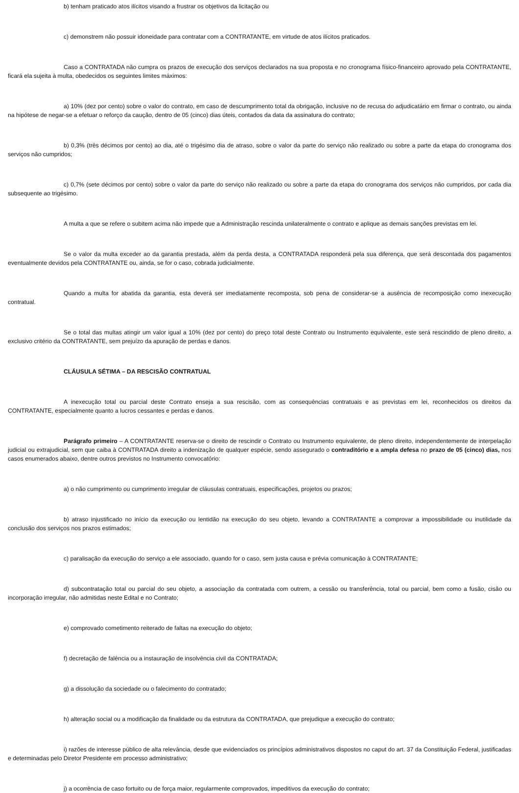b) tenham praticado atos ilícitos visando a frustrar os objetivos da licitação ou
c) demonstrem não possuir idoneidade para contratar com a CONTRATANTE, em virtude de atos ilícitos praticados.
Caso a CONTRATADA não cumpra os prazos de execução dos serviços declarados na sua proposta e no cronograma físico-financeiro aprovado pela CONTRATANTE, ficará ela sujeita à multa, obedecidos os seguintes limites máximos:
a) 10% (dez por cento) sobre o valor do contrato, em caso de descumprimento total da obrigação, inclusive no de recusa do adjudicatário em firmar o contrato, ou ainda na hipótese de negar-se a efetuar o reforço da caução, dentro de 05 (cinco) dias úteis, contados da data da assinatura do contrato;
b) 0,3% (três décimos por cento) ao dia, até o trigésimo dia de atraso, sobre o valor da parte do serviço não realizado ou sobre a parte da etapa do cronograma dos serviços não cumpridos;
c) 0,7% (sete décimos por cento) sobre o valor da parte do serviço não realizado ou sobre a parte da etapa do cronograma dos serviços não cumpridos, por cada dia subsequente ao trigésimo.
A multa a que se refere o subitem acima não impede que a Administração rescinda unilateralmente o contrato e aplique as demais sanções previstas em lei.
Se o valor da multa exceder ao da garantia prestada, além da perda desta, a CONTRATADA responderá pela sua diferença, que será descontada dos pagamentos eventualmente devidos pela CONTRATANTE ou, ainda, se for o caso, cobrada judicialmente.
Quando a multa for abatida da garantia, esta deverá ser imediatamente recomposta, sob pena de considerar-se a ausência de recomposição como inexecução contratual.
Se o total das multas atingir um valor igual a 10% (dez por cento) do preço total deste Contrato ou Instrumento equivalente, este será rescindido de pleno direito, a exclusivo critério da CONTRATANTE, sem prejuízo da apuração de perdas e danos.
CLÁUSULA SÉTIMA – DA RESCISÃO CONTRATUAL
A inexecução total ou parcial deste Contrato enseja a sua rescisão, com as consequências contratuais e as previstas em lei, reconhecidos os direitos da CONTRATANTE, especialmente quanto a lucros cessantes e perdas e danos.
Parágrafo primeiro – A CONTRATANTE reserva-se o direito de rescindir o Contrato ou Instrumento equivalente, de pleno direito, independentemente de interpelação judicial ou extrajudicial, sem que caiba à CONTRATADA direito a indenização de qualquer espécie, sendo assegurado o contraditório e a ampla defesa no prazo de 05 (cinco) dias, nos casos enumerados abaixo, dentre outros previstos no Instrumento convocatório:
a) o não cumprimento ou cumprimento irregular de cláusulas contratuais, especificações, projetos ou prazos;
b) atraso injustificado no início da execução ou lentidão na execução do seu objeto, levando a CONTRATANTE a comprovar a impossibilidade ou inutilidade da conclusão dos serviços nos prazos estimados;
c) paralisação da execução do serviço a ele associado, quando for o caso, sem justa causa e prévia comunicação à CONTRATANTE;
d) subcontratação total ou parcial do seu objeto, a associação da contratada com outrem, a cessão ou transferência, total ou parcial, bem como a fusão, cisão ou incorporação irregular, não admitidas neste Edital e no Contrato;
e) comprovado cometimento reiterado de faltas na execução do objeto;
f) decretação de falência ou a instauração de insolvência civil da CONTRATADA;
g) a dissolução da sociedade ou o falecimento do contratado;
h) alteração social ou a modificação da finalidade ou da estrutura da CONTRATADA, que prejudique a execução do contrato;
i) razões de interesse público de alta relevância, desde que evidenciados os princípios administrativos dispostos no caput do art. 37 da Constituição Federal, justificadas e determinadas pelo Diretor Presidente em processo administrativo;
j) a ocorrência de caso fortuito ou de força maior, regularmente comprovados, impeditivos da execução do contrato;